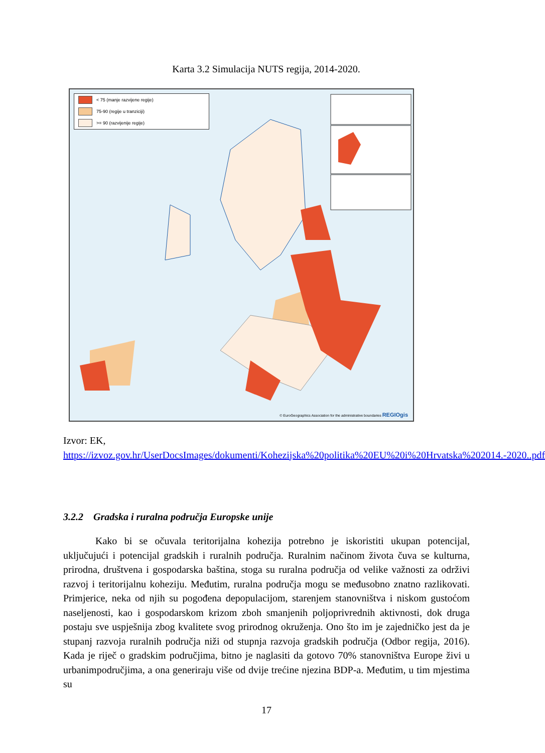Karta 3.2 Simulacija NUTS regija, 2014-2020.
< 75 (manje razvijene regije)
75-90 (regije u tranziciji)
>= 90 (razvijenije regije)
© EuroGeographics Association for the administrative boundaries REGIOgis
Izvor: EK,
https://izvoz.gov.hr/UserDocsImages/dokumenti/Kohezijska%20politika%20EU%20i%20Hrvatska%202014.-2020..pdf
3.2.2 Gradska i ruralna područja Europske unije
Kako bi se očuvala teritorijalna kohezija potrebno je iskoristiti ukupan potencijal, uključujući i potencijal gradskih i ruralnih područja. Ruralnim načinom života čuva se kulturna, prirodna, društvena i gospodarska baština, stoga su ruralna područja od velike važnosti za održivi razvoj i teritorijalnu koheziju. Međutim, ruralna područja mogu se međusobno znatno razlikovati. Primjerice, neka od njih su pogođena depopulacijom, starenjem stanovništva i niskom gustoćom naseljenosti, kao i gospodarskom krizom zboh smanjenih poljoprivrednih aktivnosti, dok druga postaju sve uspješnija zbog kvalitete svog prirodnog okruženja. Ono što im je zajedničko jest da je stupanj razvoja ruralnih područja niži od stupnja razvoja gradskih područja (Odbor regija, 2016). Kada je riječ o gradskim područjima, bitno je naglasiti da gotovo 70% stanovništva Europe živi u urbanimpodručjima, a ona generiraju više od dvije trećine njezina BDP-a. Međutim, u tim mjestima su
17